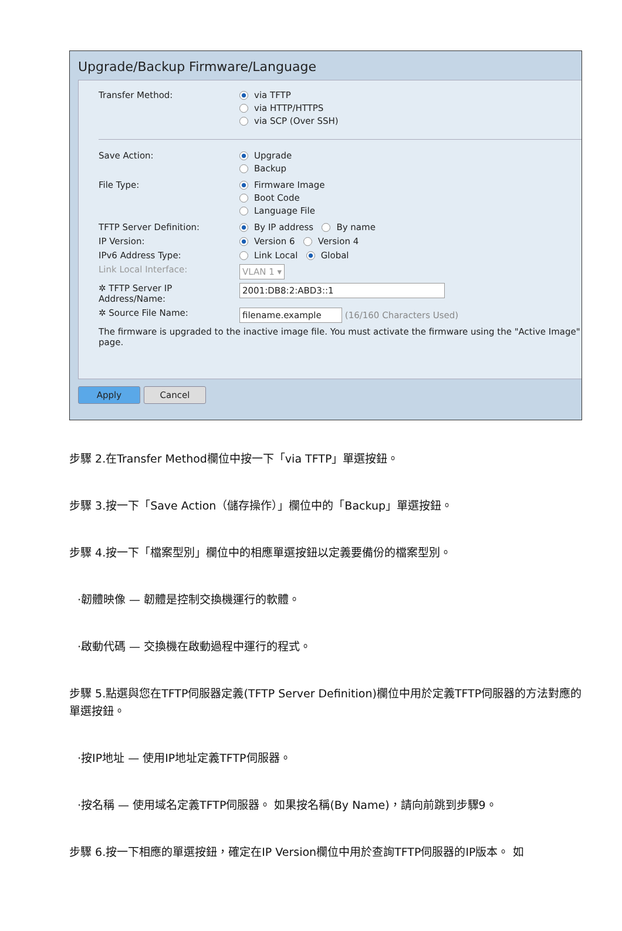Upgrade/Backup Firmware/Language
Transfer Method: via TFTP
via HTTP/HTTPS
via SCP (Over SSH)
Save Action: Upgrade
Backup
File Type: Firmware Image
Boot Code
Language File
TFTP Server Definition: By IP address By name
IP Version: Version 6 Version 4
IPv6 Address Type: Link Local Global
Link Local Interface:
VLAN 1 ▾
✲ TFTP Server IP Address/Name:
2001:DB8:2:ABD3::1
✲ Source File Name:
filename.example (16/160 Characters Used)
The firmware is upgraded to the inactive image file. You must activate the firmware using the "Active Image" page.
Apply Cancel
步驟 2.在Transfer Method欄位中按一下「via TFTP」單選按鈕。
步驟 3.按一下「Save Action（儲存操作）」欄位中的「Backup」單選按鈕。
步驟 4.按一下「檔案型別」欄位中的相應單選按鈕以定義要備份的檔案型別。
·韌體映像 — 韌體是控制交換機運行的軟體。
·啟動代碼 — 交換機在啟動過程中運行的程式。
步驟 5.點選與您在TFTP伺服器定義(TFTP Server Definition)欄位中用於定義TFTP伺服器的方法對應的單選按鈕。
·按IP地址 — 使用IP地址定義TFTP伺服器。
·按名稱 — 使用域名定義TFTP伺服器。 如果按名稱(By Name)，請向前跳到步驟9。
步驟 6.按一下相應的單選按鈕，確定在IP Version欄位中用於查詢TFTP伺服器的IP版本。 如